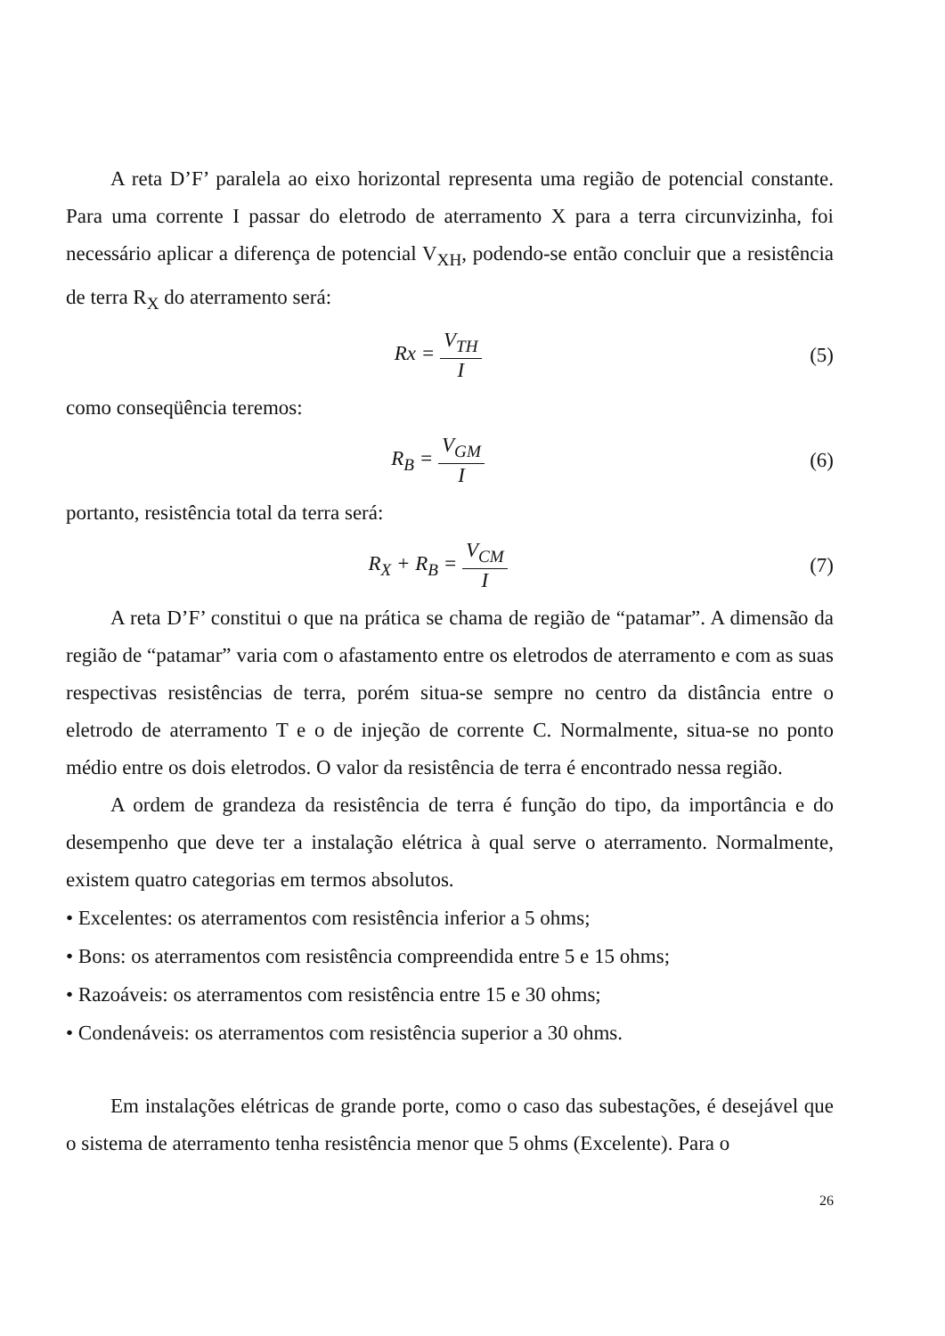A reta D’F’ paralela ao eixo horizontal representa uma região de potencial constante. Para uma corrente I passar do eletrodo de aterramento X para a terra circunvizinha, foi necessário aplicar a diferença de potencial V<sub>XH</sub>, podendo-se então concluir que a resistência de terra R<sub>X</sub> do aterramento será:
Rx = V<sub>TH</sub> I
(5)
como conseqüência teremos:
R<sub>B</sub> = V<sub>GM</sub> I
(6)
portanto, resistência total da terra será:
R<sub>X</sub> + R<sub>B</sub> = V<sub>CM</sub> I
(7)
A reta D’F’ constitui o que na prática se chama de região de “patamar”. A dimensão da região de “patamar” varia com o afastamento entre os eletrodos de aterramento e com as suas respectivas resistências de terra, porém situa-se sempre no centro da distância entre o eletrodo de aterramento T e o de injeção de corrente C. Normalmente, situa-se no ponto médio entre os dois eletrodos. O valor da resistência de terra é encontrado nessa região.
A ordem de grandeza da resistência de terra é função do tipo, da importância e do desempenho que deve ter a instalação elétrica à qual serve o aterramento. Normalmente, existem quatro categorias em termos absolutos.
• Excelentes: os aterramentos com resistência inferior a 5 ohms;
• Bons: os aterramentos com resistência compreendida entre 5 e 15 ohms;
• Razoáveis: os aterramentos com resistência entre 15 e 30 ohms;
• Condenáveis: os aterramentos com resistência superior a 30 ohms.
Em instalações elétricas de grande porte, como o caso das subestações, é desejável que o sistema de aterramento tenha resistência menor que 5 ohms (Excelente). Para o
26